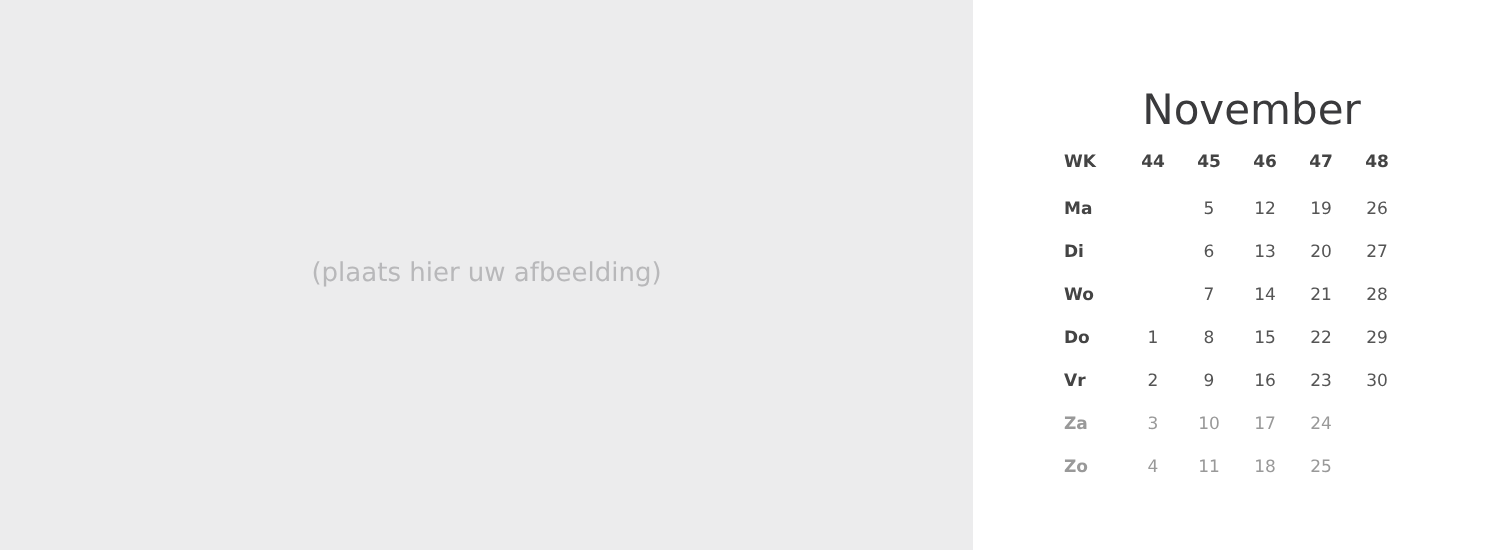(plaats hier uw afbeelding)
November
| WK | 44 | 45 | 46 | 47 | 48 |
| --- | --- | --- | --- | --- | --- |
| Ma | | 5 | 12 | 19 | 26 |
| Di | | 6 | 13 | 20 | 27 |
| Wo | | 7 | 14 | 21 | 28 |
| Do | 1 | 8 | 15 | 22 | 29 |
| Vr | 2 | 9 | 16 | 23 | 30 |
| Za | 3 | 10 | 17 | 24 | |
| Zo | 4 | 11 | 18 | 25 | |